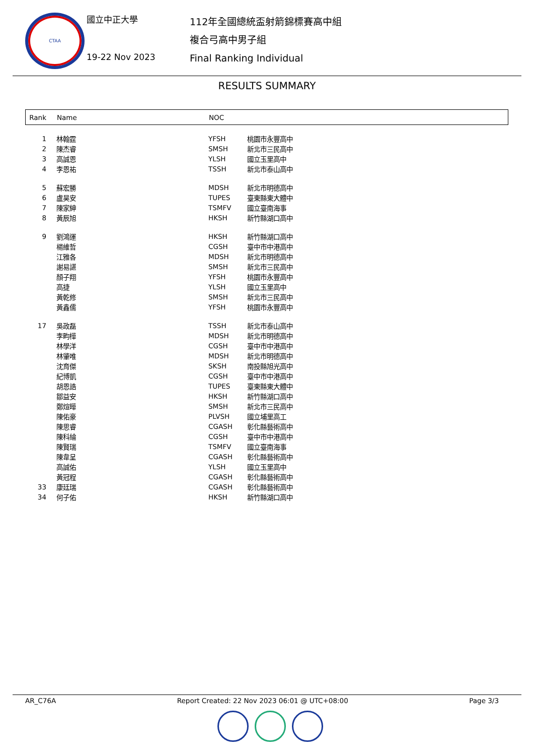CTAA
國立中正大學
19-22 Nov 2023
112年全國總統盃射箭錦標賽高中組
複合弓高中男子組
Final Ranking Individual
RESULTS SUMMARY
| Rank | Name | NOC | |
| --- | --- | --- | --- |
| 1 | 林翰霆 | YFSH | 桃園市永豐高中 |
| 2 | 陳杰睿 | SMSH | 新北市三民高中 |
| 3 | 高誠恩 | YLSH | 國立玉里高中 |
| 4 | 李恩祐 | TSSH | 新北市泰山高中 |
| 5 | 蘇宏勝 | MDSH | 新北市明德高中 |
| 6 | 盧昊安 | TUPES | 臺東縣東大體中 |
| 7 | 陳家紳 | TSMFV | 國立臺南海事 |
| 8 | 黃辰旭 | HKSH | 新竹縣湖口高中 |
| 9 | 劉鴻運 | HKSH | 新竹縣湖口高中 |
| | 楊維哲 | CGSH | 臺中市中港高中 |
| | 江雅各 | MDSH | 新北市明德高中 |
| | 謝易諶 | SMSH | 新北市三民高中 |
| | 顏子翔 | YFSH | 桃園市永豐高中 |
| | 高捷 | YLSH | 國立玉里高中 |
| | 黃乾修 | SMSH | 新北市三民高中 |
| | 黃鑫儒 | YFSH | 桃園市永豐高中 |
| 17 | 吳政磊 | TSSH | 新北市泰山高中 |
| | 李畇樺 | MDSH | 新北市明德高中 |
| | 林學洋 | CGSH | 臺中市中港高中 |
| | 林肇唯 | MDSH | 新北市明德高中 |
| | 沈育傑 | SKSH | 南投縣旭光高中 |
| | 紀博凱 | CGSH | 臺中市中港高中 |
| | 胡恩誥 | TUPES | 臺東縣東大體中 |
| | 鄒益安 | HKSH | 新竹縣湖口高中 |
| | 鄭煊曄 | SMSH | 新北市三民高中 |
| | 陳佑豪 | PLVSH | 國立埔里高工 |
| | 陳思睿 | CGASH | 彰化縣藝術高中 |
| | 陳科綸 | CGSH | 臺中市中港高中 |
| | 陳賢瑞 | TSMFV | 國立臺南海事 |
| | 陳韋呈 | CGASH | 彰化縣藝術高中 |
| | 高誠佑 | YLSH | 國立玉里高中 |
| | 黃冠程 | CGASH | 彰化縣藝術高中 |
| 33 | 康廷瑞 | CGASH | 彰化縣藝術高中 |
| 34 | 何子佑 | HKSH | 新竹縣湖口高中 |
AR_C76A Report Created: 22 Nov 2023 06:01 @ UTC+08:00 Page 3/3